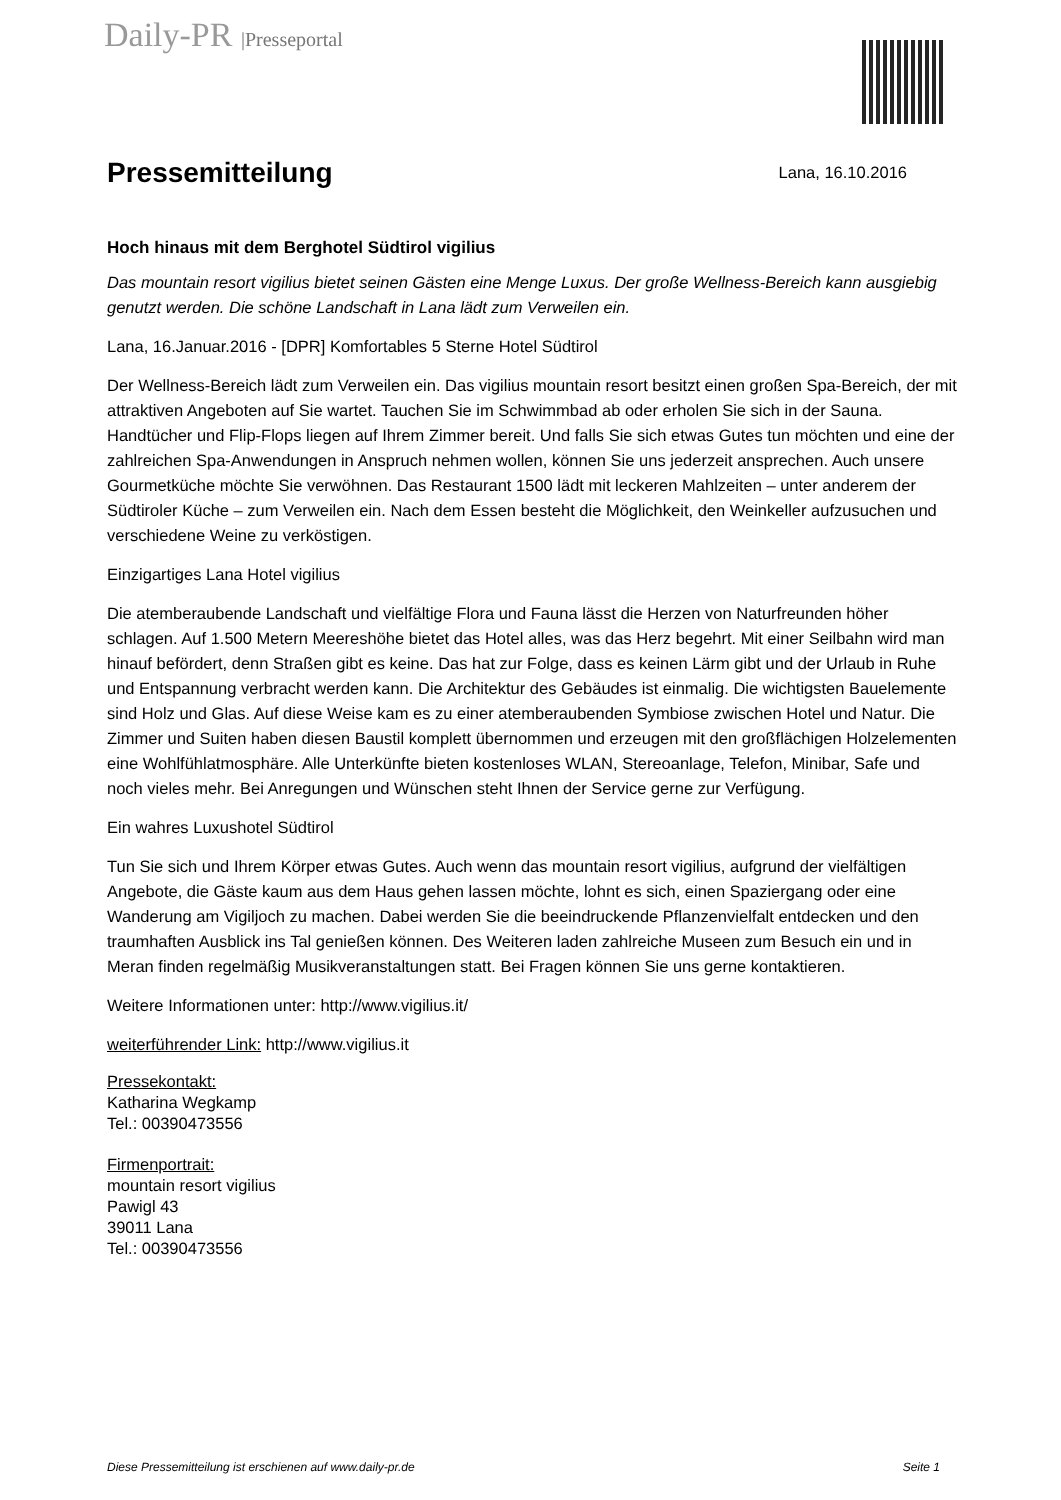Daily-PR |Presseportal
Pressemitteilung
Lana, 16.10.2016
Hoch hinaus mit dem Berghotel Südtirol vigilius
Das mountain resort vigilius bietet seinen Gästen eine Menge Luxus. Der große Wellness-Bereich kann ausgiebig genutzt werden. Die schöne Landschaft in Lana lädt zum Verweilen ein.
Lana, 16.Januar.2016 - [DPR] Komfortables 5 Sterne Hotel Südtirol
Der Wellness-Bereich lädt zum Verweilen ein. Das vigilius mountain resort besitzt einen großen Spa-Bereich, der mit attraktiven Angeboten auf Sie wartet. Tauchen Sie im Schwimmbad ab oder erholen Sie sich in der Sauna. Handtücher und Flip-Flops liegen auf Ihrem Zimmer bereit. Und falls Sie sich etwas Gutes tun möchten und eine der zahlreichen Spa-Anwendungen in Anspruch nehmen wollen, können Sie uns jederzeit ansprechen. Auch unsere Gourmetküche möchte Sie verwöhnen. Das Restaurant 1500 lädt mit leckeren Mahlzeiten – unter anderem der Südtiroler Küche – zum Verweilen ein. Nach dem Essen besteht die Möglichkeit, den Weinkeller aufzusuchen und verschiedene Weine zu verköstigen.
Einzigartiges Lana Hotel vigilius
Die atemberaubende Landschaft und vielfältige Flora und Fauna lässt die Herzen von Naturfreunden höher schlagen. Auf 1.500 Metern Meereshöhe bietet das Hotel alles, was das Herz begehrt. Mit einer Seilbahn wird man hinauf befördert, denn Straßen gibt es keine. Das hat zur Folge, dass es keinen Lärm gibt und der Urlaub in Ruhe und Entspannung verbracht werden kann. Die Architektur des Gebäudes ist einmalig. Die wichtigsten Bauelemente sind Holz und Glas. Auf diese Weise kam es zu einer atemberaubenden Symbiose zwischen Hotel und Natur. Die Zimmer und Suiten haben diesen Baustil komplett übernommen und erzeugen mit den großflächigen Holzelementen eine Wohlfühlatmosphäre. Alle Unterkünfte bieten kostenloses WLAN, Stereoanlage, Telefon, Minibar, Safe und noch vieles mehr. Bei Anregungen und Wünschen steht Ihnen der Service gerne zur Verfügung.
Ein wahres Luxushotel Südtirol
Tun Sie sich und Ihrem Körper etwas Gutes. Auch wenn das mountain resort vigilius, aufgrund der vielfältigen Angebote, die Gäste kaum aus dem Haus gehen lassen möchte, lohnt es sich, einen Spaziergang oder eine Wanderung am Vigiljoch zu machen. Dabei werden Sie die beeindruckende Pflanzenvielfalt entdecken und den traumhaften Ausblick ins Tal genießen können. Des Weiteren laden zahlreiche Museen zum Besuch ein und in Meran finden regelmäßig Musikveranstaltungen statt. Bei Fragen können Sie uns gerne kontaktieren.
Weitere Informationen unter: http://www.vigilius.it/
weiterführender Link: http://www.vigilius.it
Pressekontakt:
Katharina Wegkamp
Tel.: 00390473556
Firmenportrait:
mountain resort vigilius
Pawigl 43
39011 Lana
Tel.: 00390473556
Diese Pressemitteilung ist erschienen auf www.daily-pr.de Seite 1